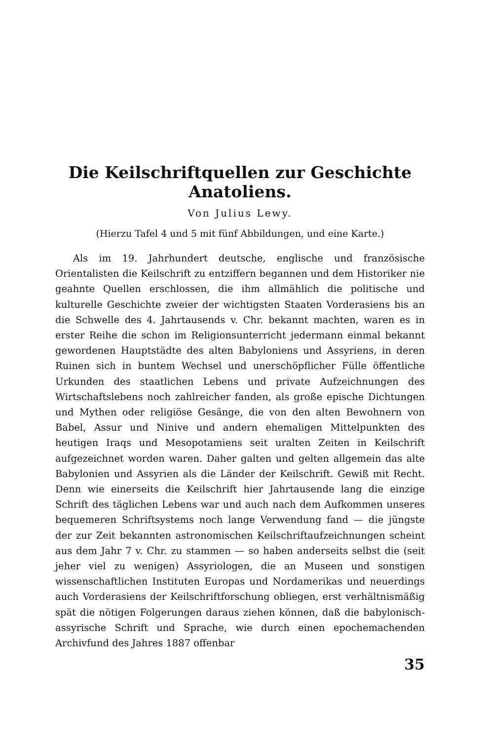Die Keilschriftquellen zur Geschichte Anatoliens.
Von Julius Lewy.
(Hierzu Tafel 4 und 5 mit fünf Abbildungen, und eine Karte.)
Als im 19. Jahrhundert deutsche, englische und französische Orientalisten die Keilschrift zu entziffern begannen und dem Historiker nie geahnte Quellen erschlossen, die ihm allmählich die politische und kulturelle Geschichte zweier der wichtigsten Staaten Vorderasiens bis an die Schwelle des 4. Jahrtausends v. Chr. bekannt machten, waren es in erster Reihe die schon im Religionsunterricht jedermann einmal bekannt gewordenen Hauptstädte des alten Babyloniens und Assyriens, in deren Ruinen sich in buntem Wechsel und unerschöpflicher Fülle öffentliche Urkunden des staatlichen Lebens und private Aufzeichnungen des Wirtschaftslebens noch zahlreicher fanden, als große epische Dichtungen und Mythen oder religiöse Gesänge, die von den alten Bewohnern von Babel, Assur und Ninive und andern ehemaligen Mittelpunkten des heutigen Iraqs und Mesopotamiens seit uralten Zeiten in Keilschrift aufgezeichnet worden waren. Daher galten und gelten allgemein das alte Babylonien und Assyrien als die Länder der Keilschrift. Gewiß mit Recht. Denn wie einerseits die Keilschrift hier Jahrtausende lang die einzige Schrift des täglichen Lebens war und auch nach dem Aufkommen unseres bequemeren Schriftsystems noch lange Verwendung fand — die jüngste der zur Zeit bekannten astronomischen Keilschriftaufzeichnungen scheint aus dem Jahr 7 v. Chr. zu stammen — so haben anderseits selbst die (seit jeher viel zu wenigen) Assyriologen, die an Museen und sonstigen wissenschaftlichen Instituten Europas und Nordamerikas und neuerdings auch Vorderasiens der Keilschriftforschung obliegen, erst verhältnismäßig spät die nötigen Folgerungen daraus ziehen können, daß die babylonisch-assyrische Schrift und Sprache, wie durch einen epochemachenden Archivfund des Jahres 1887 offenbar
35